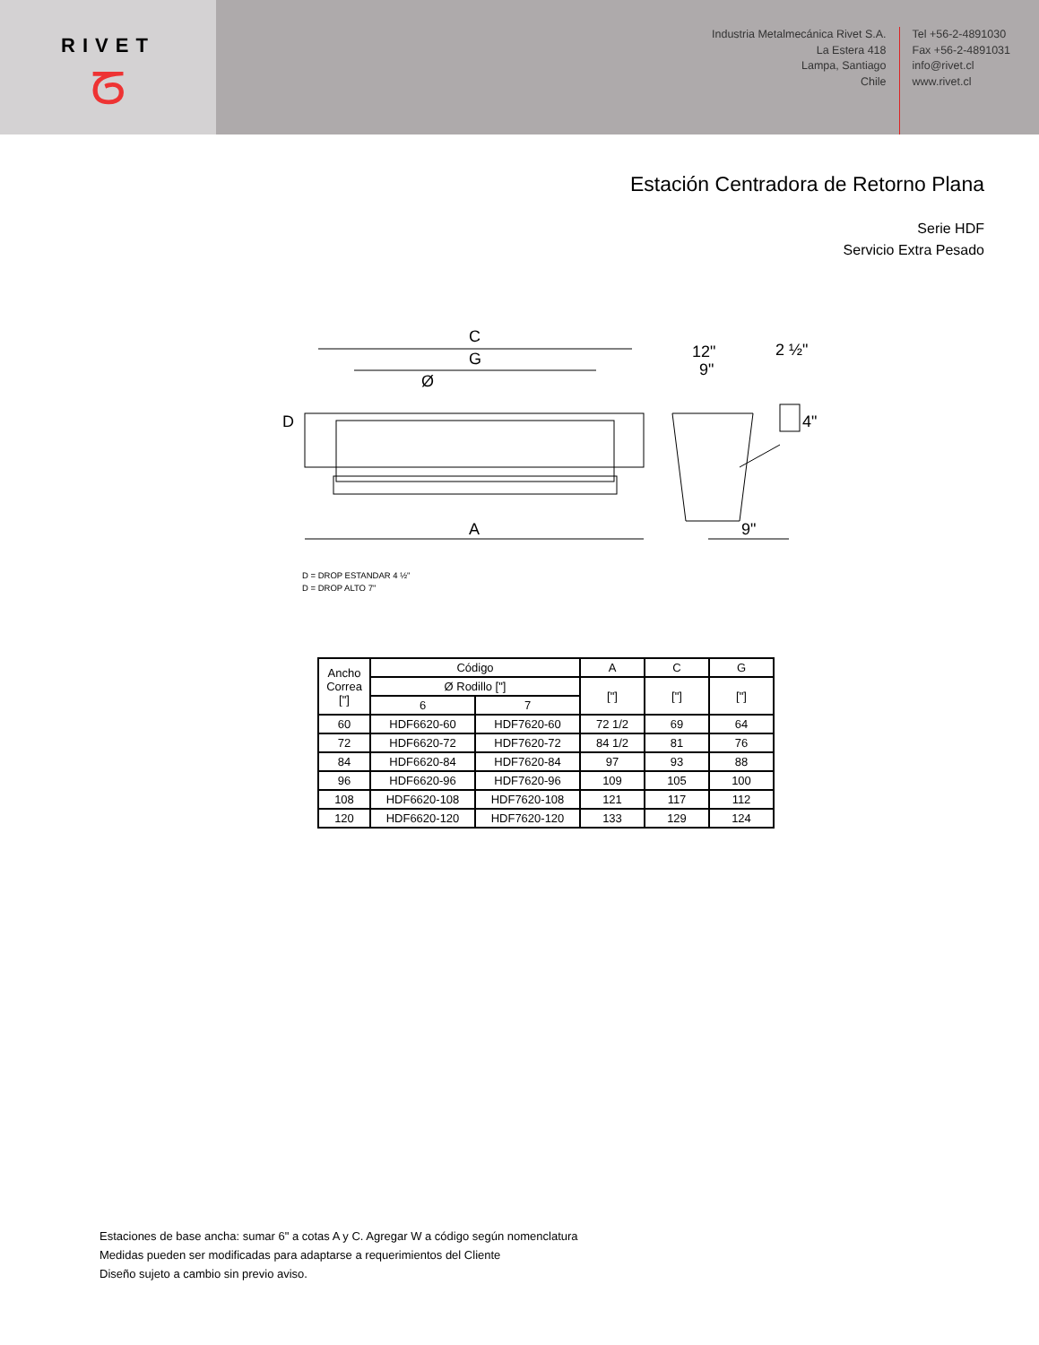RIVET
ᘔ
Industria Metalmecánica Rivet S.A.
La Estera 418
Lampa, Santiago
Chile
Tel +56-2-4891030
Fax +56-2-4891031
info@rivet.cl
www.rivet.cl
Estación Centradora de Retorno Plana
Serie HDF
Servicio Extra Pesado
C
G
Ø
D
A
12"
9"
2 ½"
4"
9"
D = DROP ESTANDAR 4 ½"
D = DROP ALTO 7"
| Ancho Correa ["] | Código | | A | C | G |
| --- | --- | --- | --- | --- | --- |
| | Ø Rodillo ["] | | ["] | ["] | ["] |
| | 6 | 7 | | | |
| 60 | HDF6620-60 | HDF7620-60 | 72 1/2 | 69 | 64 |
| 72 | HDF6620-72 | HDF7620-72 | 84 1/2 | 81 | 76 |
| 84 | HDF6620-84 | HDF7620-84 | 97 | 93 | 88 |
| 96 | HDF6620-96 | HDF7620-96 | 109 | 105 | 100 |
| 108 | HDF6620-108 | HDF7620-108 | 121 | 117 | 112 |
| 120 | HDF6620-120 | HDF7620-120 | 133 | 129 | 124 |
Estaciones de base ancha: sumar 6" a cotas A y C. Agregar W a código según nomenclatura
Medidas pueden ser modificadas para adaptarse a requerimientos del Cliente
Diseño sujeto a cambio sin previo aviso.